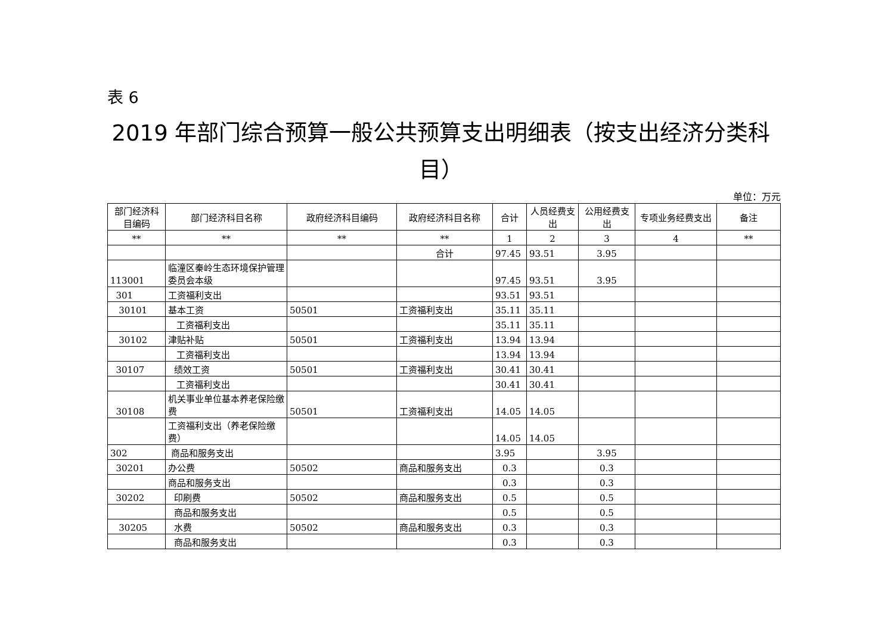表 6
2019 年部门综合预算一般公共预算支出明细表（按支出经济分类科目）
单位：万元
| 部门经济科目编码 | 部门经济科目名称 | 政府经济科目编码 | 政府经济科目名称 | 合计 | 人员经费支出 | 公用经费支出 | 专项业务经费支出 | 备注 |
| --- | --- | --- | --- | --- | --- | --- | --- | --- |
| ** | ** | ** | ** | 1 | 2 | 3 | 4 | ** |
| | | | 合计 | 97.45 | 93.51 | 3.95 | | |
| 113001 | 临潼区秦岭生态环境保护管理委员会本级 | | | 97.45 | 93.51 | 3.95 | | |
| 301 | 工资福利支出 | | | 93.51 | 93.51 | | | |
| 30101 | 基本工资 | 50501 | 工资福利支出 | 35.11 | 35.11 | | | |
| | 工资福利支出 | | | 35.11 | 35.11 | | | |
| 30102 | 津贴补贴 | 50501 | 工资福利支出 | 13.94 | 13.94 | | | |
| | 工资福利支出 | | | 13.94 | 13.94 | | | |
| 30107 | 绩效工资 | 50501 | 工资福利支出 | 30.41 | 30.41 | | | |
| | 工资福利支出 | | | 30.41 | 30.41 | | | |
| 30108 | 机关事业单位基本养老保险缴费 | 50501 | 工资福利支出 | 14.05 | 14.05 | | | |
| | 工资福利支出（养老保险缴费） | | | 14.05 | 14.05 | | | |
| 302 | 商品和服务支出 | | | 3.95 | | 3.95 | | |
| 30201 | 办公费 | 50502 | 商品和服务支出 | 0.3 | | 0.3 | | |
| | 商品和服务支出 | | | 0.3 | | 0.3 | | |
| 30202 | 印刷费 | 50502 | 商品和服务支出 | 0.5 | | 0.5 | | |
| | 商品和服务支出 | | | 0.5 | | 0.5 | | |
| 30205 | 水费 | 50502 | 商品和服务支出 | 0.3 | | 0.3 | | |
| | 商品和服务支出 | | | 0.3 | | 0.3 | | |